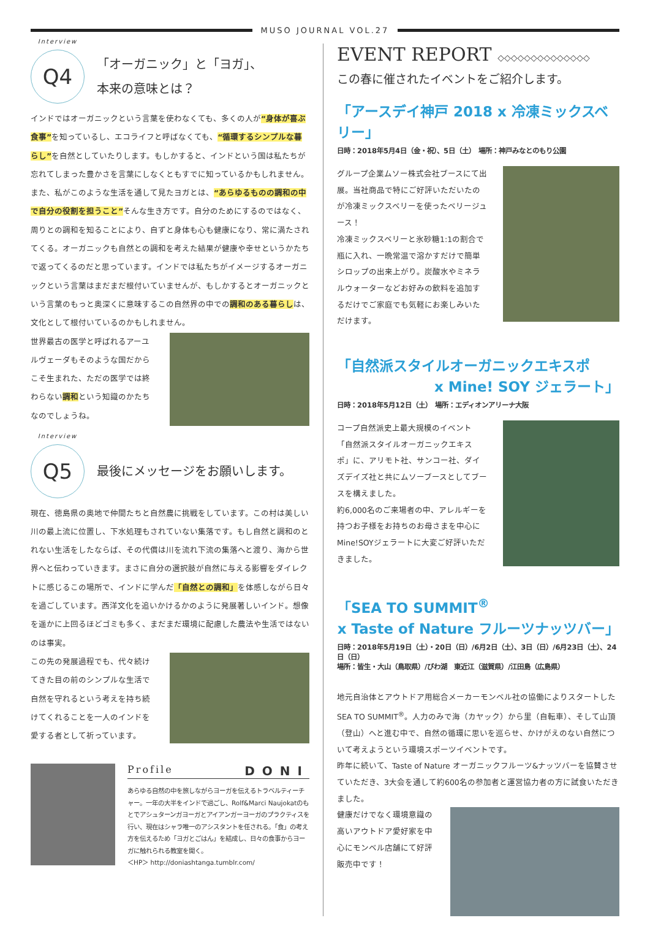MUSO JOURNAL VOL.27
Interview
Q4
「オーガニック」と「ヨガ」、
本来の意味とは？
インドではオーガニックという言葉を使わなくても、多くの人が“身体が喜ぶ食事”を知っているし、エコライフと呼ばなくても、“循環するシンプルな暮らし”を自然としていたりします。もしかすると、インドという国は私たちが忘れてしまった豊かさを言葉にしなくともすでに知っているかもしれません。また、私がこのような生活を通して見たヨガとは、“あらゆるものの調和の中で自分の役割を担うこと”そんな生き方です。自分のためにするのではなく、周りとの調和を知ることにより、自ずと身体も心も健康になり、常に満たされてくる。オーガニックも自然との調和を考えた結果が健康や幸せというかたちで返ってくるのだと思っています。インドでは私たちがイメージするオーガニックという言葉はまだまだ根付いていませんが、もしかするとオーガニックという言葉のもっと奥深くに意味するこの自然界の中での調和のある暮らしは、文化として根付いているのかもしれません。
世界最古の医学と呼ばれるアーユルヴェーダもそのような国だからこそ生まれた、ただの医学では終わらない調和という知識のかたちなのでしょうね。
Interview
Q5
最後にメッセージをお願いします。
現在、徳島県の奥地で仲間たちと自然農に挑戦をしています。この村は美しい川の最上流に位置し、下水処理もされていない集落です。もし自然と調和のとれない生活をしたならば、その代償は川を流れ下流の集落へと渡り、海から世界へと伝わっていきます。まさに自分の選択肢が自然に与える影響をダイレクトに感じるこの場所で、インドに学んだ「自然との調和」を体感しながら日々を過ごしています。西洋文化を追いかけるかのように発展著しいインド。想像を遥かに上回るほどゴミも多く、まだまだ環境に配慮した農法や生活ではないのは事実。
この先の発展過程でも、代々続けてきた目の前のシンプルな生活で自然を守れるという考えを持ち続けてくれることを一人のインドを愛する者として祈っています。
Profile DONI
あらゆる自然の中を旅しながらヨーガを伝えるトラベルティーチャー。一年の大半をインドで過ごし、Rolf&Marci Naujokatのもとでアシュターンガヨーガとアイアンガーヨーガのプラクティスを行い、現在はシャラ唯一のアシスタントを任される。「食」の考え方を伝えるため「ヨガとごはん」を結成し、日々の食事からヨーガに触れられる教室を開く。
＜HP＞ http://doniashtanga.tumblr.com/
EVENT REPORT ◇◇◇◇◇◇◇◇◇◇◇◇◇◇
この春に催されたイベントをご紹介します。
「アースデイ神戸 2018 x 冷凍ミックスベリー」
日時：2018年5月4日（金・祝）、5日（土）　場所：神戸みなとのもり公園
グループ企業ムソー株式会社ブースにて出展。当社商品で特にご好評いただいたのが冷凍ミックスベリーを使ったベリージュース！
冷凍ミックスベリーと氷砂糖1:1の割合で瓶に入れ、一晩常温で溶かすだけで簡単シロップの出来上がり。炭酸水やミネラルウォーターなどお好みの飲料を追加するだけでご家庭でも気軽にお楽しみいただけます。
「自然派スタイルオーガニックエキスポ
x Mine! SOY ジェラート」
日時：2018年5月12日（土）　場所：エディオンアリーナ大阪
コープ自然派史上最大規模のイベント「自然派スタイルオーガニックエキスポ」に、アリモト社、サンコー社、ダイズデイズ社と共にムソーブースとしてブースを構えました。
約6,000名のご来場者の中、アレルギーを持つお子様をお持ちのお母さまを中心にMine!SOYジェラートに大変ご好評いただきました。
「SEA TO SUMMIT<sup>®</sup>
x Taste of Nature フルーツナッツバー」
日時：2018年5月19日（土）・20日（日）/6月2日（土）、3日（日）/6月23日（土）、24日（日）
場所：皆生・大山（鳥取県）/びわ湖　東近江（滋賀県）/江田島（広島県）
地元自治体とアウトドア用総合メーカーモンベル社の協働によりスタートしたSEA TO SUMMIT<sup>®</sup>。人力のみで海（カヤック）から里（自転車）、そして山頂（登山）へと進む中で、自然の循環に思いを巡らせ、かけがえのない自然について考えようという環境スポーツイベントです。
昨年に続いて、Taste of Nature オーガニックフルーツ&ナッツバーを協賛させていただき、3大会を通して約600名の参加者と運営協力者の方に試食いただきました。
健康だけでなく環境意識の高いアウトドア愛好家を中心にモンベル店舗にて好評販売中です！